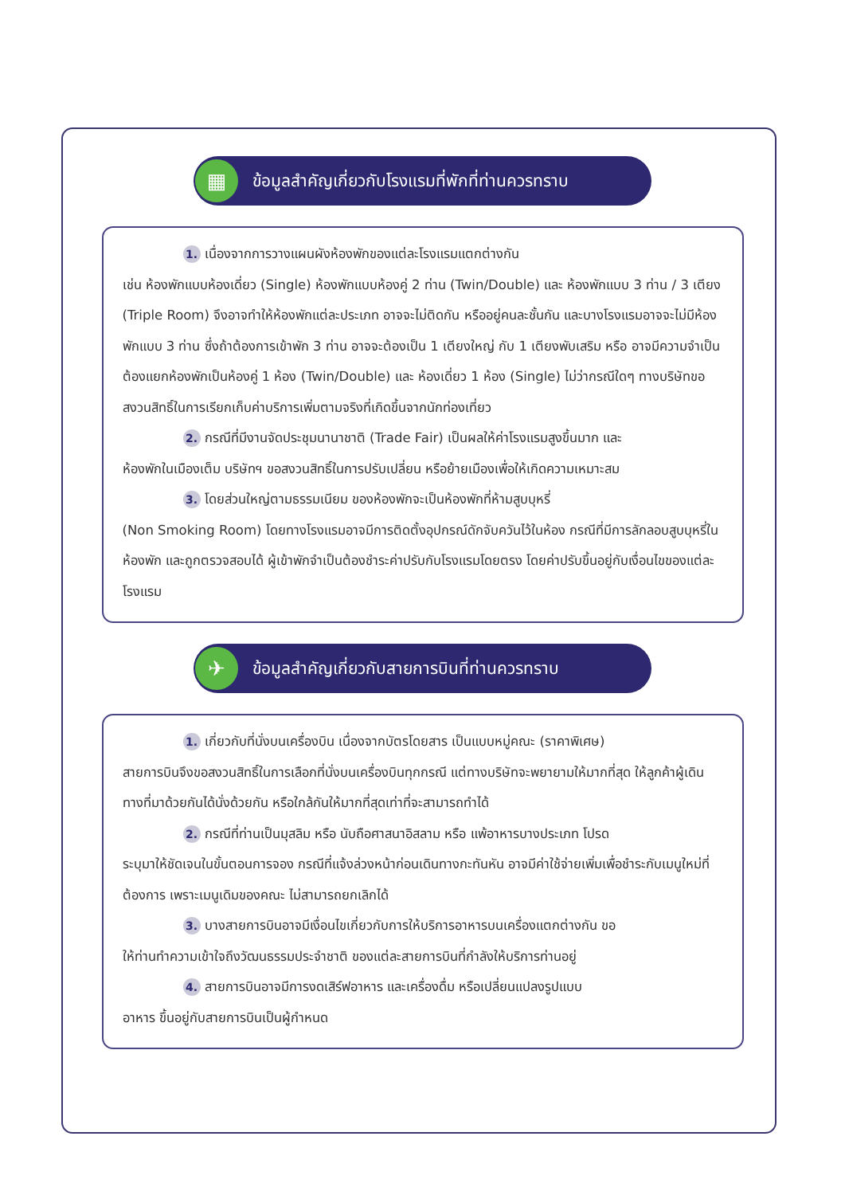▦
ข้อมูลสำคัญเกี่ยวกับโรงแรมที่พักที่ท่านควรทราบ
1. เนื่องจากการวางแผนผังห้องพักของแต่ละโรงแรมแตกต่างกัน
เช่น ห้องพักแบบห้องเดี่ยว (Single) ห้องพักแบบห้องคู่ 2 ท่าน (Twin/Double) และ ห้องพักแบบ 3 ท่าน / 3 เตียง (Triple Room) จึงอาจทำให้ห้องพักแต่ละประเภท อาจจะไม่ติดกัน หรืออยู่คนละชั้นกัน และบางโรงแรมอาจจะไม่มีห้องพักแบบ 3 ท่าน ซึ่งถ้าต้องการเข้าพัก 3 ท่าน อาจจะต้องเป็น 1 เตียงใหญ่ กับ 1 เตียงพับเสริม หรือ อาจมีความจำเป็นต้องแยกห้องพักเป็นห้องคู่ 1 ห้อง (Twin/Double) และ ห้องเดี่ยว 1 ห้อง (Single) ไม่ว่ากรณีใดๆ ทางบริษัทขอสงวนสิทธิ์ในการเรียกเก็บค่าบริการเพิ่มตามจริงที่เกิดขึ้นจากนักท่องเที่ยว
2. กรณีที่มีงานจัดประชุมนานาชาติ (Trade Fair) เป็นผลให้ค่าโรงแรมสูงขึ้นมาก และ
ห้องพักในเมืองเต็ม บริษัทฯ ขอสงวนสิทธิ์ในการปรับเปลี่ยน หรือย้ายเมืองเพื่อให้เกิดความเหมาะสม
3. โดยส่วนใหญ่ตามธรรมเนียม ของห้องพักจะเป็นห้องพักที่ห้ามสูบบุหรี่
(Non Smoking Room) โดยทางโรงแรมอาจมีการติดตั้งอุปกรณ์ดักจับควันไว้ในห้อง กรณีที่มีการลักลอบสูบบุหรี่ในห้องพัก และถูกตรวจสอบได้ ผู้เข้าพักจำเป็นต้องชำระค่าปรับกับโรงแรมโดยตรง โดยค่าปรับขึ้นอยู่กับเงื่อนไขของแต่ละโรงแรม
✈
ข้อมูลสำคัญเกี่ยวกับสายการบินที่ท่านควรทราบ
1. เกี่ยวกับที่นั่งบนเครื่องบิน เนื่องจากบัตรโดยสาร เป็นแบบหมู่คณะ (ราคาพิเศษ)
สายการบินจึงขอสงวนสิทธิ์ในการเลือกที่นั่งบนเครื่องบินทุกกรณี แต่ทางบริษัทจะพยายามให้มากที่สุด ให้ลูกค้าผู้เดินทางที่มาด้วยกันได้นั่งด้วยกัน หรือใกล้กันให้มากที่สุดเท่าที่จะสามารถทำได้
2. กรณีที่ท่านเป็นมุสลิม หรือ นับถือศาสนาอิสลาม หรือ แพ้อาหารบางประเภท โปรด
ระบุมาให้ชัดเจนในขั้นตอนการจอง กรณีที่แจ้งล่วงหน้าก่อนเดินทางกะทันหัน อาจมีค่าใช้จ่ายเพิ่มเพื่อชำระกับเมนูใหม่ที่ต้องการ เพราะเมนูเดิมของคณะ ไม่สามารถยกเลิกได้
3. บางสายการบินอาจมีเงื่อนไขเกี่ยวกับการให้บริการอาหารบนเครื่องแตกต่างกัน ขอ
ให้ท่านทำความเข้าใจถึงวัฒนธรรมประจำชาติ ของแต่ละสายการบินที่กำลังให้บริการท่านอยู่
4. สายการบินอาจมีการงดเสิร์ฟอาหาร และเครื่องดื่ม หรือเปลี่ยนแปลงรูปแบบ
อาหาร ขึ้นอยู่กับสายการบินเป็นผู้กำหนด